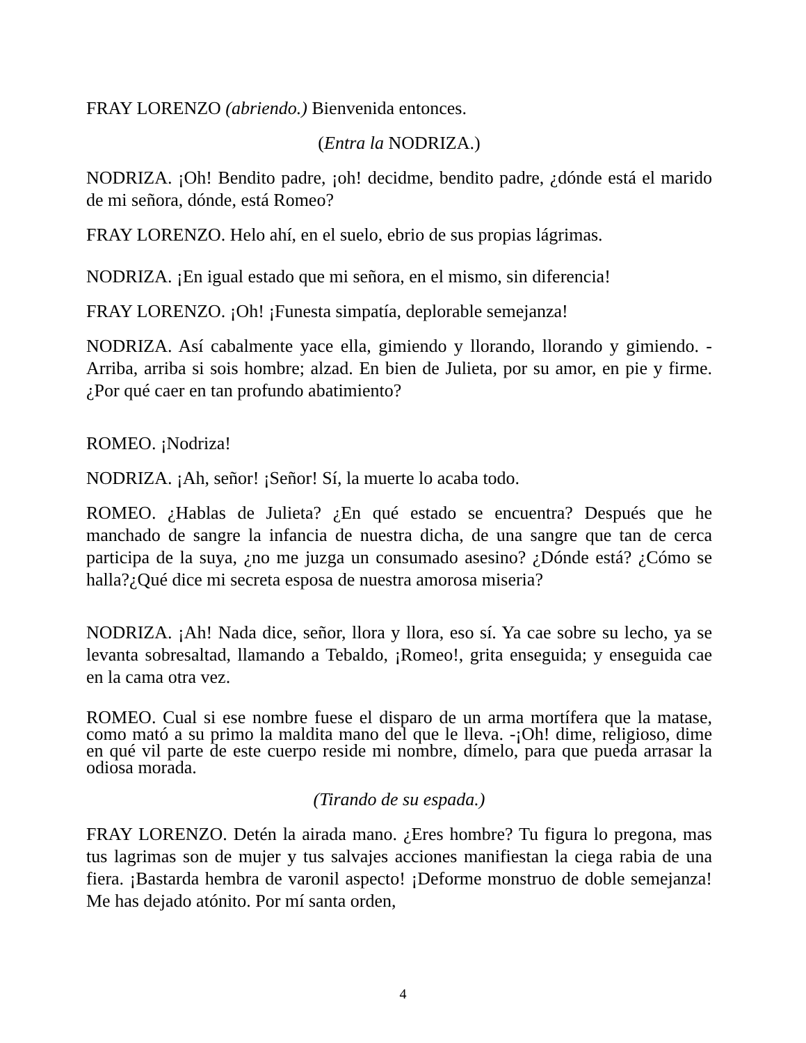FRAY LORENZO (abriendo.) Bienvenida entonces.
(Entra la NODRIZA.)
NODRIZA. ¡Oh! Bendito padre, ¡oh! decidme, bendito padre, ¿dónde está el marido de mi señora, dónde, está Romeo?
FRAY LORENZO. Helo ahí, en el suelo, ebrio de sus propias lágrimas.
NODRIZA. ¡En igual estado que mi señora, en el mismo, sin diferencia!
FRAY LORENZO. ¡Oh! ¡Funesta simpatía, deplorable semejanza!
NODRIZA. Así cabalmente yace ella, gimiendo y llorando, llorando y gimiendo. -Arriba, arriba si sois hombre; alzad. En bien de Julieta, por su amor, en pie y firme. ¿Por qué caer en tan profundo abatimiento?
ROMEO. ¡Nodriza!
NODRIZA. ¡Ah, señor! ¡Señor! Sí, la muerte lo acaba todo.
ROMEO. ¿Hablas de Julieta? ¿En qué estado se encuentra? Después que he manchado de sangre la infancia de nuestra dicha, de una sangre que tan de cerca participa de la suya, ¿no me juzga un consumado asesino? ¿Dónde está? ¿Cómo se halla?¿Qué dice mi secreta esposa de nuestra amorosa miseria?
NODRIZA. ¡Ah! Nada dice, señor, llora y llora, eso sí. Ya cae sobre su lecho, ya se levanta sobresaltad, llamando a Tebaldo, ¡Romeo!, grita enseguida; y enseguida cae en la cama otra vez.
ROMEO. Cual si ese nombre fuese el disparo de un arma mortífera que la matase, como mató a su primo la maldita mano del que le lleva. -¡Oh! dime, religioso, dime en qué vil parte de este cuerpo reside mi nombre, dímelo, para que pueda arrasar la odiosa morada.
(Tirando de su espada.)
FRAY LORENZO. Detén la airada mano. ¿Eres hombre? Tu figura lo pregona, mas tus lagrimas son de mujer y tus salvajes acciones manifiestan la ciega rabia de una fiera. ¡Bastarda hembra de varonil aspecto! ¡Deforme monstruo de doble semejanza! Me has dejado atónito. Por mí santa orden,
4